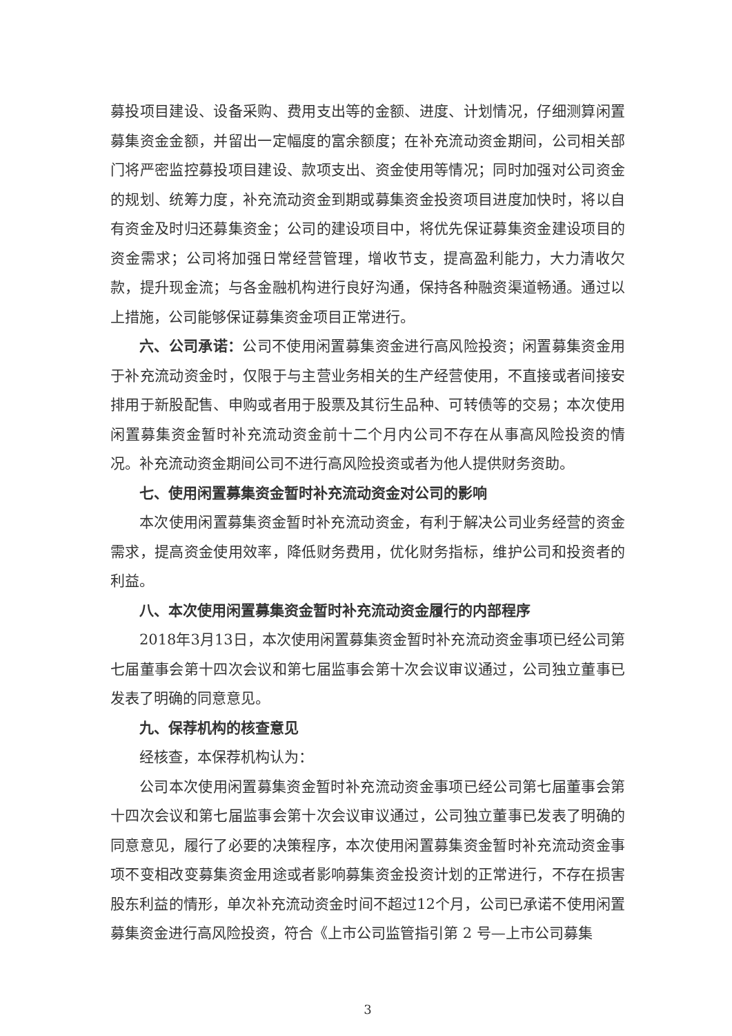募投项目建设、设备采购、费用支出等的金额、进度、计划情况，仔细测算闲置募集资金金额，并留出一定幅度的富余额度；在补充流动资金期间，公司相关部门将严密监控募投项目建设、款项支出、资金使用等情况；同时加强对公司资金的规划、统筹力度，补充流动资金到期或募集资金投资项目进度加快时，将以自有资金及时归还募集资金；公司的建设项目中，将优先保证募集资金建设项目的资金需求；公司将加强日常经营管理，增收节支，提高盈利能力，大力清收欠款，提升现金流；与各金融机构进行良好沟通，保持各种融资渠道畅通。通过以上措施，公司能够保证募集资金项目正常进行。
六、公司承诺：公司不使用闲置募集资金进行高风险投资；闲置募集资金用于补充流动资金时，仅限于与主营业务相关的生产经营使用，不直接或者间接安排用于新股配售、申购或者用于股票及其衍生品种、可转债等的交易；本次使用闲置募集资金暂时补充流动资金前十二个月内公司不存在从事高风险投资的情况。补充流动资金期间公司不进行高风险投资或者为他人提供财务资助。
七、使用闲置募集资金暂时补充流动资金对公司的影响
本次使用闲置募集资金暂时补充流动资金，有利于解决公司业务经营的资金需求，提高资金使用效率，降低财务费用，优化财务指标，维护公司和投资者的利益。
八、本次使用闲置募集资金暂时补充流动资金履行的内部程序
2018年3月13日，本次使用闲置募集资金暂时补充流动资金事项已经公司第七届董事会第十四次会议和第七届监事会第十次会议审议通过，公司独立董事已发表了明确的同意意见。
九、保荐机构的核查意见
经核查，本保荐机构认为：
公司本次使用闲置募集资金暂时补充流动资金事项已经公司第七届董事会第十四次会议和第七届监事会第十次会议审议通过，公司独立董事已发表了明确的同意意见，履行了必要的决策程序，本次使用闲置募集资金暂时补充流动资金事项不变相改变募集资金用途或者影响募集资金投资计划的正常进行，不存在损害股东利益的情形，单次补充流动资金时间不超过12个月，公司已承诺不使用闲置募集资金进行高风险投资，符合《上市公司监管指引第 2 号—上市公司募集
3